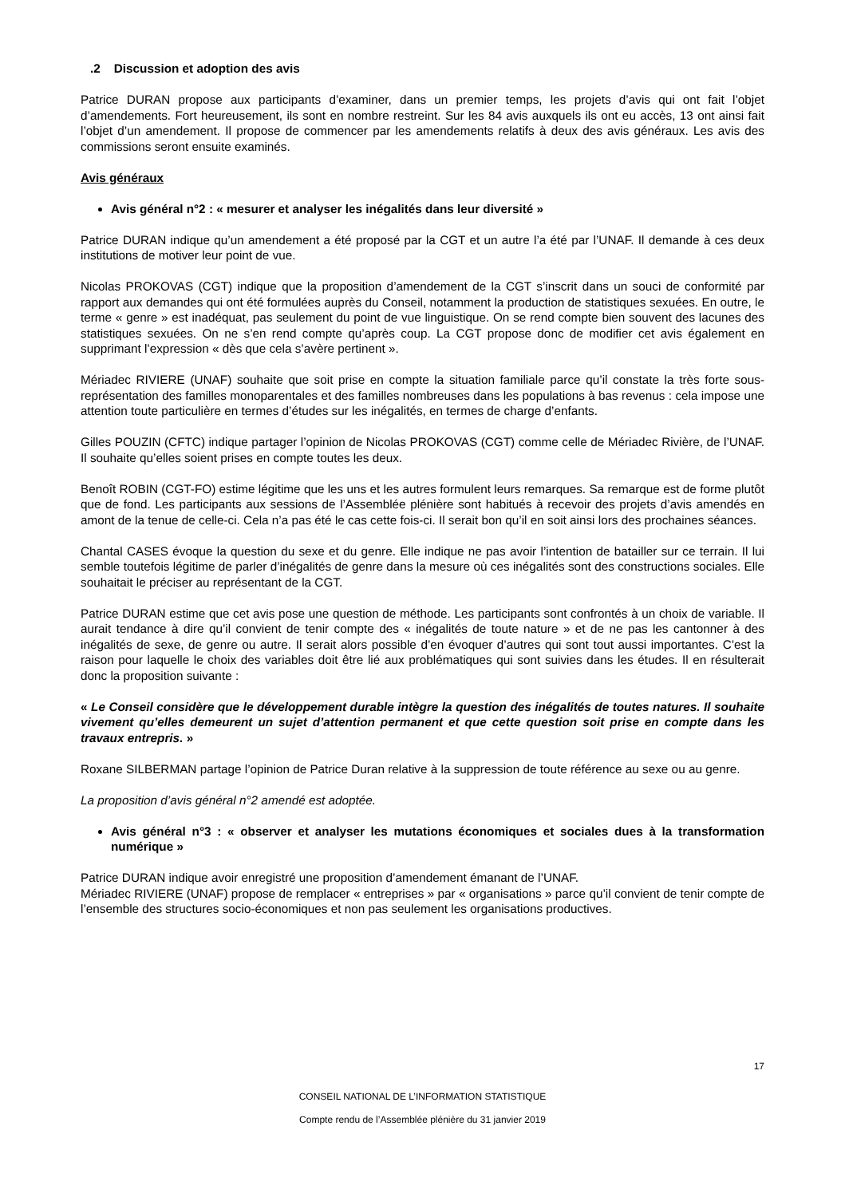.2 Discussion et adoption des avis
Patrice DURAN propose aux participants d’examiner, dans un premier temps, les projets d’avis qui ont fait l’objet d’amendements. Fort heureusement, ils sont en nombre restreint. Sur les 84 avis auxquels ils ont eu accès, 13 ont ainsi fait l’objet d’un amendement. Il propose de commencer par les amendements relatifs à deux des avis généraux. Les avis des commissions seront ensuite examinés.
Avis généraux
Avis général n°2 : « mesurer et analyser les inégalités dans leur diversité »
Patrice DURAN indique qu’un amendement a été proposé par la CGT et un autre l’a été par l’UNAF. Il demande à ces deux institutions de motiver leur point de vue.
Nicolas PROKOVAS (CGT) indique que la proposition d’amendement de la CGT s’inscrit dans un souci de conformité par rapport aux demandes qui ont été formulées auprès du Conseil, notamment la production de statistiques sexuées. En outre, le terme « genre » est inadéquat, pas seulement du point de vue linguistique. On se rend compte bien souvent des lacunes des statistiques sexuées. On ne s’en rend compte qu’après coup. La CGT propose donc de modifier cet avis également en supprimant l’expression « dès que cela s’avère pertinent ».
Mériadec RIVIERE (UNAF) souhaite que soit prise en compte la situation familiale parce qu’il constate la très forte sous-représentation des familles monoparentales et des familles nombreuses dans les populations à bas revenus : cela impose une attention toute particulière en termes d’études sur les inégalités, en termes de charge d’enfants.
Gilles POUZIN (CFTC) indique partager l’opinion de Nicolas PROKOVAS (CGT) comme celle de Mériadec Rivière, de l’UNAF. Il souhaite qu’elles soient prises en compte toutes les deux.
Benoît ROBIN (CGT-FO) estime légitime que les uns et les autres formulent leurs remarques. Sa remarque est de forme plutôt que de fond. Les participants aux sessions de l’Assemblée plénière sont habitués à recevoir des projets d’avis amendés en amont de la tenue de celle-ci. Cela n’a pas été le cas cette fois-ci. Il serait bon qu’il en soit ainsi lors des prochaines séances.
Chantal CASES évoque la question du sexe et du genre. Elle indique ne pas avoir l’intention de batailler sur ce terrain. Il lui semble toutefois légitime de parler d’inégalités de genre dans la mesure où ces inégalités sont des constructions sociales. Elle souhaitait le préciser au représentant de la CGT.
Patrice DURAN estime que cet avis pose une question de méthode. Les participants sont confrontés à un choix de variable. Il aurait tendance à dire qu’il convient de tenir compte des « inégalités de toute nature » et de ne pas les cantonner à des inégalités de sexe, de genre ou autre. Il serait alors possible d’en évoquer d’autres qui sont tout aussi importantes. C’est la raison pour laquelle le choix des variables doit être lié aux problématiques qui sont suivies dans les études. Il en résulterait donc la proposition suivante :
« Le Conseil considère que le développement durable intègre la question des inégalités de toutes natures. Il souhaite vivement qu’elles demeurent un sujet d’attention permanent et que cette question soit prise en compte dans les travaux entrepris. »
Roxane SILBERMAN partage l’opinion de Patrice Duran relative à la suppression de toute référence au sexe ou au genre.
La proposition d’avis général n°2 amendé est adoptée.
Avis général n°3 : « observer et analyser les mutations économiques et sociales dues à la transformation numérique »
Patrice DURAN indique avoir enregistré une proposition d’amendement émanant de l’UNAF.
Mériadec RIVIERE (UNAF) propose de remplacer « entreprises » par « organisations » parce qu’il convient de tenir compte de l’ensemble des structures socio-économiques et non pas seulement les organisations productives.
17
CONSEIL NATIONAL DE L’INFORMATION STATISTIQUE
Compte rendu de l’Assemblée plénière du 31 janvier 2019